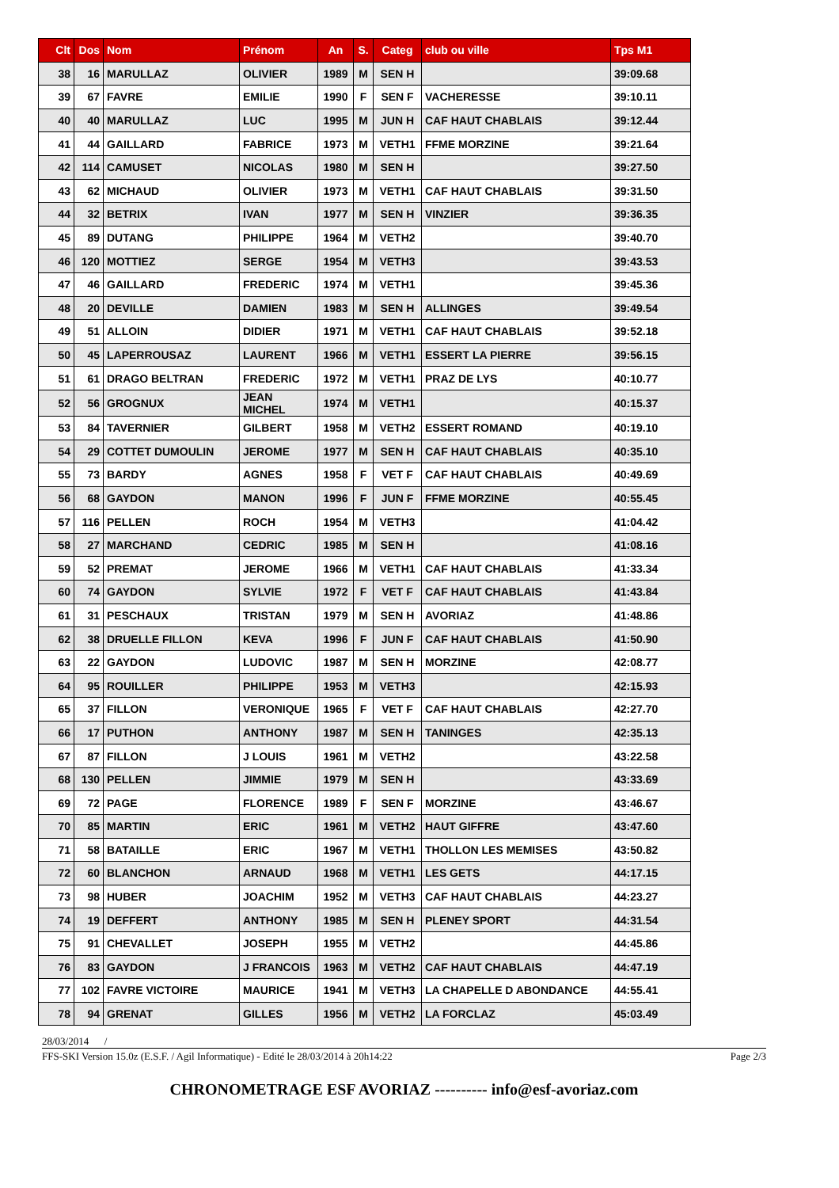| Clt | Dos | Nom | Prénom | An | S. | Categ | club ou ville | Tps M1 |
| --- | --- | --- | --- | --- | --- | --- | --- | --- |
| 38 | 16 | MARULLAZ | OLIVIER | 1989 | M | SEN H | | 39:09.68 |
| 39 | 67 | FAVRE | EMILIE | 1990 | F | SEN F | VACHERESSE | 39:10.11 |
| 40 | 40 | MARULLAZ | LUC | 1995 | M | JUN H | CAF HAUT CHABLAIS | 39:12.44 |
| 41 | 44 | GAILLARD | FABRICE | 1973 | M | VETH1 | FFME MORZINE | 39:21.64 |
| 42 | 114 | CAMUSET | NICOLAS | 1980 | M | SEN H | | 39:27.50 |
| 43 | 62 | MICHAUD | OLIVIER | 1973 | M | VETH1 | CAF HAUT CHABLAIS | 39:31.50 |
| 44 | 32 | BETRIX | IVAN | 1977 | M | SEN H | VINZIER | 39:36.35 |
| 45 | 89 | DUTANG | PHILIPPE | 1964 | M | VETH2 | | 39:40.70 |
| 46 | 120 | MOTTIEZ | SERGE | 1954 | M | VETH3 | | 39:43.53 |
| 47 | 46 | GAILLARD | FREDERIC | 1974 | M | VETH1 | | 39:45.36 |
| 48 | 20 | DEVILLE | DAMIEN | 1983 | M | SEN H | ALLINGES | 39:49.54 |
| 49 | 51 | ALLOIN | DIDIER | 1971 | M | VETH1 | CAF HAUT CHABLAIS | 39:52.18 |
| 50 | 45 | LAPERROUSAZ | LAURENT | 1966 | M | VETH1 | ESSERT LA PIERRE | 39:56.15 |
| 51 | 61 | DRAGO BELTRAN | FREDERIC | 1972 | M | VETH1 | PRAZ DE LYS | 40:10.77 |
| 52 | 56 | GROGNUX | JEAN MICHEL | 1974 | M | VETH1 | | 40:15.37 |
| 53 | 84 | TAVERNIER | GILBERT | 1958 | M | VETH2 | ESSERT ROMAND | 40:19.10 |
| 54 | 29 | COTTET DUMOULIN | JEROME | 1977 | M | SEN H | CAF HAUT CHABLAIS | 40:35.10 |
| 55 | 73 | BARDY | AGNES | 1958 | F | VET F | CAF HAUT CHABLAIS | 40:49.69 |
| 56 | 68 | GAYDON | MANON | 1996 | F | JUN F | FFME MORZINE | 40:55.45 |
| 57 | 116 | PELLEN | ROCH | 1954 | M | VETH3 | | 41:04.42 |
| 58 | 27 | MARCHAND | CEDRIC | 1985 | M | SEN H | | 41:08.16 |
| 59 | 52 | PREMAT | JEROME | 1966 | M | VETH1 | CAF HAUT CHABLAIS | 41:33.34 |
| 60 | 74 | GAYDON | SYLVIE | 1972 | F | VET F | CAF HAUT CHABLAIS | 41:43.84 |
| 61 | 31 | PESCHAUX | TRISTAN | 1979 | M | SEN H | AVORIAZ | 41:48.86 |
| 62 | 38 | DRUELLE FILLON | KEVA | 1996 | F | JUN F | CAF HAUT CHABLAIS | 41:50.90 |
| 63 | 22 | GAYDON | LUDOVIC | 1987 | M | SEN H | MORZINE | 42:08.77 |
| 64 | 95 | ROUILLER | PHILIPPE | 1953 | M | VETH3 | | 42:15.93 |
| 65 | 37 | FILLON | VERONIQUE | 1965 | F | VET F | CAF HAUT CHABLAIS | 42:27.70 |
| 66 | 17 | PUTHON | ANTHONY | 1987 | M | SEN H | TANINGES | 42:35.13 |
| 67 | 87 | FILLON | J LOUIS | 1961 | M | VETH2 | | 43:22.58 |
| 68 | 130 | PELLEN | JIMMIE | 1979 | M | SEN H | | 43:33.69 |
| 69 | 72 | PAGE | FLORENCE | 1989 | F | SEN F | MORZINE | 43:46.67 |
| 70 | 85 | MARTIN | ERIC | 1961 | M | VETH2 | HAUT GIFFRE | 43:47.60 |
| 71 | 58 | BATAILLE | ERIC | 1967 | M | VETH1 | THOLLON LES MEMISES | 43:50.82 |
| 72 | 60 | BLANCHON | ARNAUD | 1968 | M | VETH1 | LES GETS | 44:17.15 |
| 73 | 98 | HUBER | JOACHIM | 1952 | M | VETH3 | CAF HAUT CHABLAIS | 44:23.27 |
| 74 | 19 | DEFFERT | ANTHONY | 1985 | M | SEN H | PLENEY SPORT | 44:31.54 |
| 75 | 91 | CHEVALLET | JOSEPH | 1955 | M | VETH2 | | 44:45.86 |
| 76 | 83 | GAYDON | J FRANCOIS | 1963 | M | VETH2 | CAF HAUT CHABLAIS | 44:47.19 |
| 77 | 102 | FAVRE VICTOIRE | MAURICE | 1941 | M | VETH3 | LA CHAPELLE D ABONDANCE | 44:55.41 |
| 78 | 94 | GRENAT | GILLES | 1956 | M | VETH2 | LA FORCLAZ | 45:03.49 |
28/03/2014 /
FFS-SKI Version 15.0z (E.S.F. / Agil Informatique) - Edité le 28/03/2014 à 20h14:22 Page 2/3
CHRONOMETRAGE ESF AVORIAZ ---------- info@esf-avoriaz.com